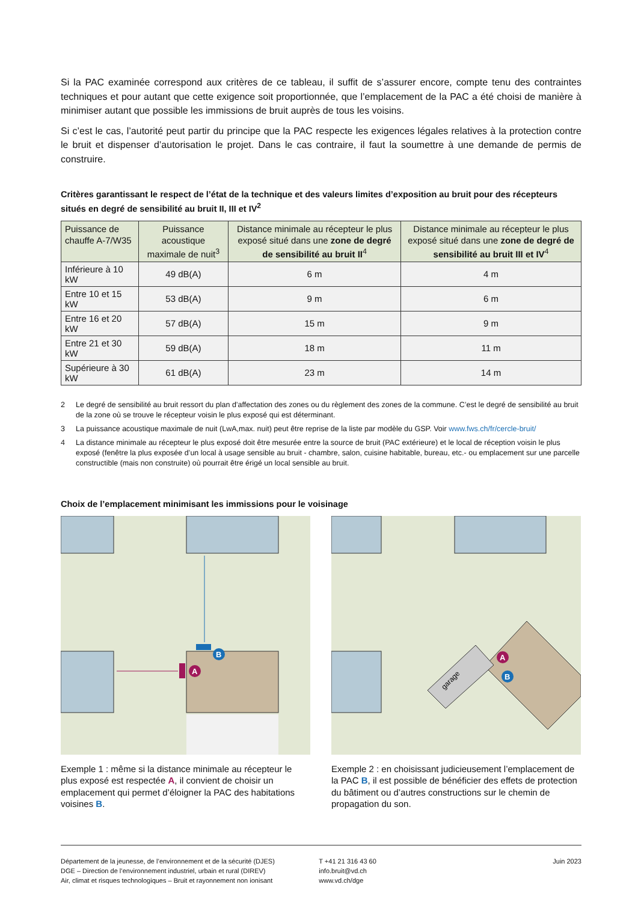Si la PAC examinée correspond aux critères de ce tableau, il suffit de s’assurer encore, compte tenu des contraintes techniques et pour autant que cette exigence soit proportionnée, que l’emplacement de la PAC a été choisi de manière à minimiser autant que possible les immissions de bruit auprès de tous les voisins.
Si c’est le cas, l’autorité peut partir du principe que la PAC respecte les exigences légales relatives à la protection contre le bruit et dispenser d’autorisation le projet. Dans le cas contraire, il faut la soumettre à une demande de permis de construire.
Critères garantissant le respect de l’état de la technique et des valeurs limites d’exposition au bruit pour des récepteurs situés en degré de sensibilité au bruit II, III et IV<sup>2</sup>
| Puissance de chauffe A-7/W35 | Puissance acoustique maximale de nuit<sup>3</sup> | Distance minimale au récepteur le plus exposé situé dans une zone de degré de sensibilité au bruit II<sup>4</sup> | Distance minimale au récepteur le plus exposé situé dans une zone de degré de sensibilité au bruit III et IV<sup>4</sup> |
| --- | --- | --- | --- |
| Inférieure à 10 kW | 49 dB(A) | 6 m | 4 m |
| Entre 10 et 15 kW | 53 dB(A) | 9 m | 6 m |
| Entre 16 et 20 kW | 57 dB(A) | 15 m | 9 m |
| Entre 21 et 30 kW | 59 dB(A) | 18 m | 11 m |
| Supérieure à 30 kW | 61 dB(A) | 23 m | 14 m |
2 Le degré de sensibilité au bruit ressort du plan d’affectation des zones ou du règlement des zones de la commune. C’est le degré de sensibilité au bruit de la zone où se trouve le récepteur voisin le plus exposé qui est déterminant.
3 La puissance acoustique maximale de nuit (LwA,max. nuit) peut être reprise de la liste par modèle du GSP. Voir www.fws.ch/fr/cercle-bruit/
4 La distance minimale au récepteur le plus exposé doit être mesurée entre la source de bruit (PAC extérieure) et le local de réception voisin le plus exposé (fenêtre la plus exposée d’un local à usage sensible au bruit - chambre, salon, cuisine habitable, bureau, etc.- ou emplacement sur une parcelle constructible (mais non construite) où pourrait être érigé un local sensible au bruit.
Choix de l’emplacement minimisant les immissions pour le voisinage
B
A
Exemple 1 : même si la distance minimale au récepteur le plus exposé est respectée A, il convient de choisir un emplacement qui permet d’éloigner la PAC des habitations voisines B.
garage
A
B
Exemple 2 : en choisissant judicieusement l’emplacement de la PAC B, il est possible de bénéficier des effets de protection du bâtiment ou d’autres constructions sur le chemin de propagation du son.
Département de la jeunesse, de l’environnement et de la sécurité (DJES)
DGE – Direction de l’environnement industriel, urbain et rural (DIREV)
Air, climat et risques technologiques – Bruit et rayonnement non ionisant
T +41 21 316 43 60
info.bruit@vd.ch
www.vd.ch/dge
Juin 2023